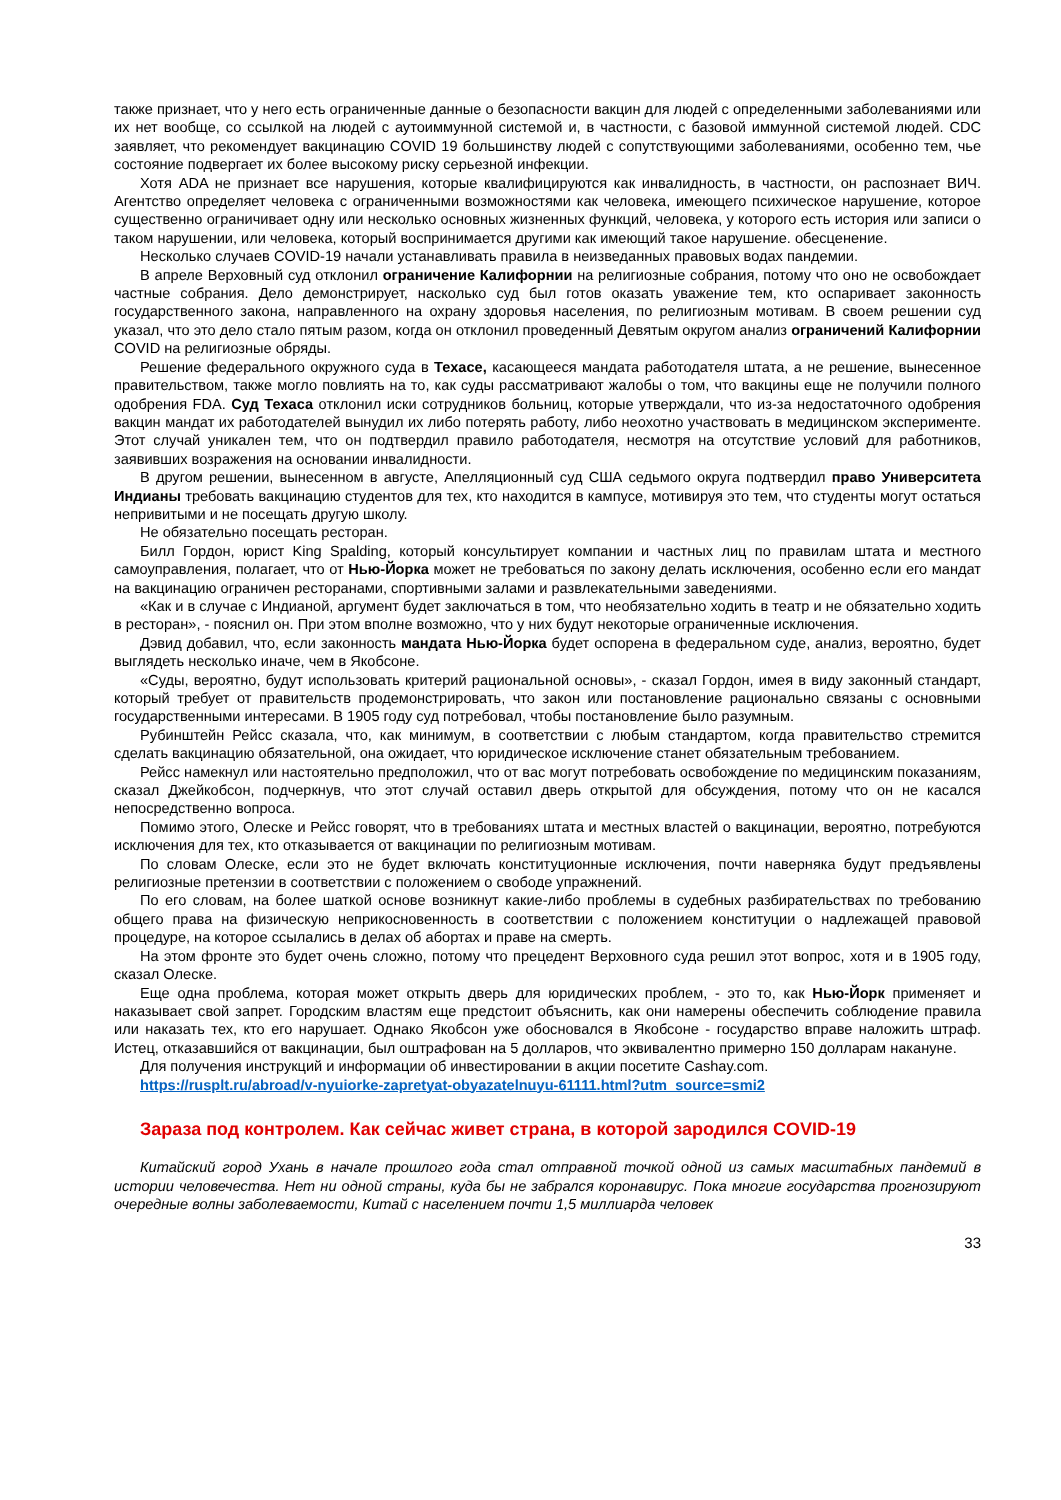также признает, что у него есть ограниченные данные о безопасности вакцин для людей с определенными заболеваниями или их нет вообще, со ссылкой на людей с аутоиммунной системой и, в частности, с базовой иммунной системой людей. CDC заявляет, что рекомендует вакцинацию COVID 19 большинству людей с сопутствующими заболеваниями, особенно тем, чье состояние подвергает их более высокому риску серьезной инфекции.
Хотя ADA не признает все нарушения, которые квалифицируются как инвалидность, в частности, он распознает ВИЧ. Агентство определяет человека с ограниченными возможностями как человека, имеющего психическое нарушение, которое существенно ограничивает одну или несколько основных жизненных функций, человека, у которого есть история или записи о таком нарушении, или человека, который воспринимается другими как имеющий такое нарушение. обесценение.
Несколько случаев COVID-19 начали устанавливать правила в неизведанных правовых водах пандемии.
В апреле Верховный суд отклонил ограничение Калифорнии на религиозные собрания, потому что оно не освобождает частные собрания. Дело демонстрирует, насколько суд был готов оказать уважение тем, кто оспаривает законность государственного закона, направленного на охрану здоровья населения, по религиозным мотивам. В своем решении суд указал, что это дело стало пятым разом, когда он отклонил проведенный Девятым округом анализ ограничений Калифорнии COVID на религиозные обряды.
Решение федерального окружного суда в Техасе, касающееся мандата работодателя штата, а не решение, вынесенное правительством, также могло повлиять на то, как суды рассматривают жалобы о том, что вакцины еще не получили полного одобрения FDA. Суд Техаса отклонил иски сотрудников больниц, которые утверждали, что из-за недостаточного одобрения вакцин мандат их работодателей вынудил их либо потерять работу, либо неохотно участвовать в медицинском эксперименте. Этот случай уникален тем, что он подтвердил правило работодателя, несмотря на отсутствие условий для работников, заявивших возражения на основании инвалидности.
В другом решении, вынесенном в августе, Апелляционный суд США седьмого округа подтвердил право Университета Индианы требовать вакцинацию студентов для тех, кто находится в кампусе, мотивируя это тем, что студенты могут остаться непривитыми и не посещать другую школу.
Не обязательно посещать ресторан.
Билл Гордон, юрист King Spalding, который консультирует компании и частных лиц по правилам штата и местного самоуправления, полагает, что от Нью-Йорка может не требоваться по закону делать исключения, особенно если его мандат на вакцинацию ограничен ресторанами, спортивными залами и развлекательными заведениями.
«Как и в случае с Индианой, аргумент будет заключаться в том, что необязательно ходить в театр и не обязательно ходить в ресторан», - пояснил он. При этом вполне возможно, что у них будут некоторые ограниченные исключения.
Дэвид добавил, что, если законность мандата Нью-Йорка будет оспорена в федеральном суде, анализ, вероятно, будет выглядеть несколько иначе, чем в Якобсоне.
«Суды, вероятно, будут использовать критерий рациональной основы», - сказал Гордон, имея в виду законный стандарт, который требует от правительств продемонстрировать, что закон или постановление рационально связаны с основными государственными интересами. В 1905 году суд потребовал, чтобы постановление было разумным.
Рубинштейн Рейсс сказала, что, как минимум, в соответствии с любым стандартом, когда правительство стремится сделать вакцинацию обязательной, она ожидает, что юридическое исключение станет обязательным требованием.
Рейсс намекнул или настоятельно предположил, что от вас могут потребовать освобождение по медицинским показаниям, сказал Джейкобсон, подчеркнув, что этот случай оставил дверь открытой для обсуждения, потому что он не касался непосредственно вопроса.
Помимо этого, Олеске и Рейсс говорят, что в требованиях штата и местных властей о вакцинации, вероятно, потребуются исключения для тех, кто отказывается от вакцинации по религиозным мотивам.
По словам Олеске, если это не будет включать конституционные исключения, почти наверняка будут предъявлены религиозные претензии в соответствии с положением о свободе упражнений.
По его словам, на более шаткой основе возникнут какие-либо проблемы в судебных разбирательствах по требованию общего права на физическую неприкосновенность в соответствии с положением конституции о надлежащей правовой процедуре, на которое ссылались в делах об абортах и праве на смерть.
На этом фронте это будет очень сложно, потому что прецедент Верховного суда решил этот вопрос, хотя и в 1905 году, сказал Олеске.
Еще одна проблема, которая может открыть дверь для юридических проблем, - это то, как Нью-Йорк применяет и наказывает свой запрет. Городским властям еще предстоит объяснить, как они намерены обеспечить соблюдение правила или наказать тех, кто его нарушает. Однако Якобсон уже обосновался в Якобсоне - государство вправе наложить штраф. Истец, отказавшийся от вакцинации, был оштрафован на 5 долларов, что эквивалентно примерно 150 долларам накануне.
Для получения инструкций и информации об инвестировании в акции посетите Cashay.com.
https://rusplt.ru/abroad/v-nyuiorke-zapretyat-obyazatelnuyu-61111.html?utm_source=smi2
Зараза под контролем. Как сейчас живет страна, в которой зародился COVID-19
Китайский город Ухань в начале прошлого года стал отправной точкой одной из самых масштабных пандемий в истории человечества. Нет ни одной страны, куда бы не забрался коронавирус. Пока многие государства прогнозируют очередные волны заболеваемости, Китай с населением почти 1,5 миллиарда человек
33